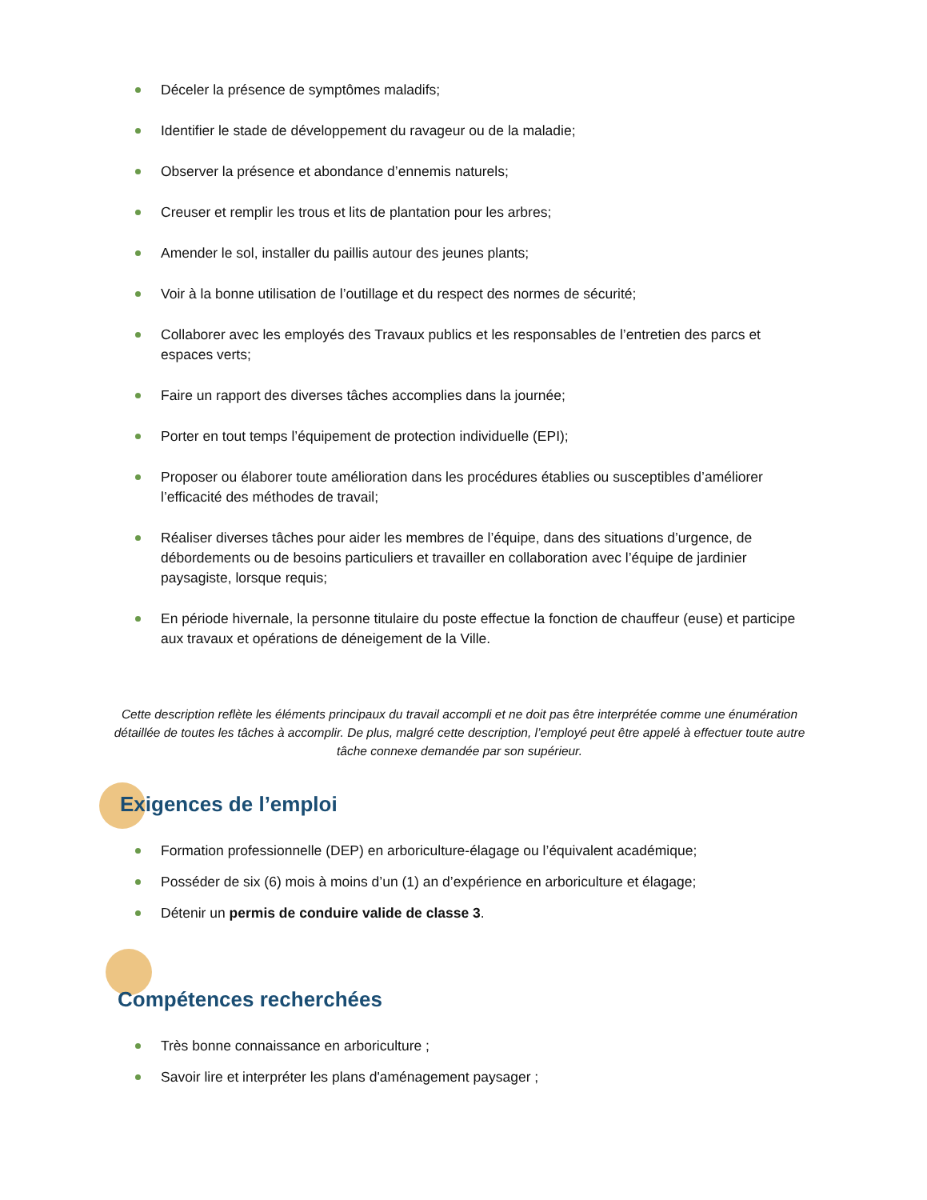Déceler la présence de symptômes maladifs;
Identifier le stade de développement du ravageur ou de la maladie;
Observer la présence et abondance d’ennemis naturels;
Creuser et remplir les trous et lits de plantation pour les arbres;
Amender le sol, installer du paillis autour des jeunes plants;
Voir à la bonne utilisation de l’outillage et du respect des normes de sécurité;
Collaborer avec les employés des Travaux publics et les responsables de l’entretien des parcs et espaces verts;
Faire un rapport des diverses tâches accomplies dans la journée;
Porter en tout temps l’équipement de protection individuelle (EPI);
Proposer ou élaborer toute amélioration dans les procédures établies ou susceptibles d’améliorer l’efficacité des méthodes de travail;
Réaliser diverses tâches pour aider les membres de l’équipe, dans des situations d’urgence, de débordements ou de besoins particuliers et travailler en collaboration avec l’équipe de jardinier paysagiste, lorsque requis;
En période hivernale, la personne titulaire du poste effectue la fonction de chauffeur (euse) et participe aux travaux et opérations de déneigement de la Ville.
Cette description reflète les éléments principaux du travail accompli et ne doit pas être interprétée comme une énumération détaillée de toutes les tâches à accomplir. De plus, malgré cette description, l’employé peut être appelé à effectuer toute autre tâche connexe demandée par son supérieur.
Exigences de l’emploi
Formation professionnelle (DEP) en arboriculture-élagage ou l’équivalent académique;
Posséder de six (6) mois à moins d’un (1) an d’expérience en arboriculture et élagage;
Détenir un permis de conduire valide de classe 3.
Compétences recherchées
Très bonne connaissance en arboriculture ;
Savoir lire et interpréter les plans d'aménagement paysager ;